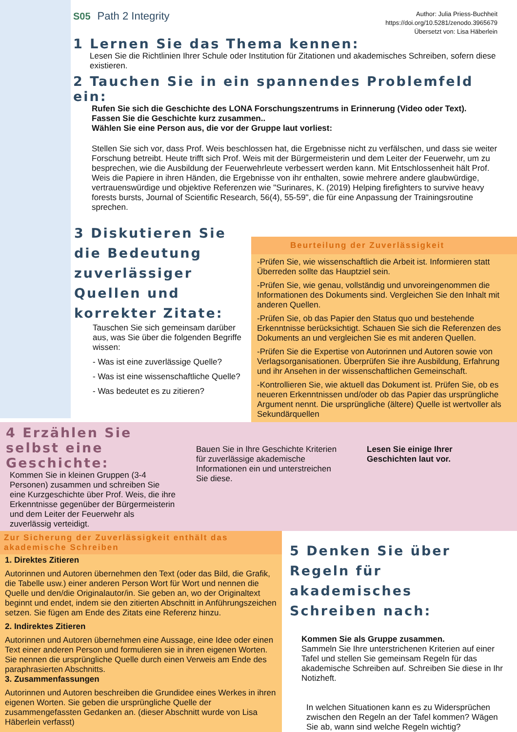S05 Path 2 Integrity
Author: Julia Priess-Buchheit
https://doi.org/10.5281/zenodo.3965679
Übersetzt von: Lisa Häberlein
1 Lernen Sie das Thema kennen:
Lesen Sie die Richtlinien Ihrer Schule oder Institution für Zitationen und akademisches Schreiben, sofern diese existieren.
2 Tauchen Sie in ein spannendes Problemfeld ein:
Rufen Sie sich die Geschichte des LONA Forschungszentrums in Erinnerung (Video oder Text).
Fassen Sie die Geschichte kurz zusammen..
Wählen Sie eine Person aus, die vor der Gruppe laut vorliest:
Stellen Sie sich vor, dass Prof. Weis beschlossen hat, die Ergebnisse nicht zu verfälschen, und dass sie weiter Forschung betreibt. Heute trifft sich Prof. Weis mit der Bürgermeisterin und dem Leiter der Feuerwehr, um zu besprechen, wie die Ausbildung der Feuerwehrleute verbessert werden kann. Mit Entschlossenheit hält Prof. Weis die Papiere in ihren Händen, die Ergebnisse von ihr enthalten, sowie mehrere andere glaubwürdige, vertrauenswürdige und objektive Referenzen wie "Surinares, K. (2019) Helping firefighters to survive heavy forests bursts, Journal of Scientific Research, 56(4), 55-59", die für eine Anpassung der Trainingsroutine sprechen.
3 Diskutieren Sie die Bedeutung zuverlässiger Quellen und korrekter Zitate:
Tauschen Sie sich gemeinsam darüber aus, was Sie über die folgenden Begriffe wissen:
- Was ist eine zuverlässige Quelle?
- Was ist eine wissenschaftliche Quelle?
- Was bedeutet es zu zitieren?
Beurteilung der Zuverlässigkeit
-Prüfen Sie, wie wissenschaftlich die Arbeit ist. Informieren statt Überreden sollte das Hauptziel sein.
-Prüfen Sie, wie genau, vollständig und unvoreingenommen die Informationen des Dokuments sind. Vergleichen Sie den Inhalt mit anderen Quellen.
-Prüfen Sie, ob das Papier den Status quo und bestehende Erkenntnisse berücksichtigt. Schauen Sie sich die Referenzen des Dokuments an und vergleichen Sie es mit anderen Quellen.
-Prüfen Sie die Expertise von Autorinnen und Autoren sowie von Verlagsorganisationen. Überprüfen Sie ihre Ausbildung, Erfahrung und ihr Ansehen in der wissenschaftlichen Gemeinschaft.
-Kontrollieren Sie, wie aktuell das Dokument ist. Prüfen Sie, ob es neueren Erkenntnissen und/oder ob das Papier das ursprüngliche Argument nennt. Die ursprüngliche (ältere) Quelle ist wertvoller als Sekundärquellen
4 Erzählen Sie selbst eine Geschichte:
Kommen Sie in kleinen Gruppen (3-4 Personen) zusammen und schreiben Sie eine Kurzgeschichte über Prof. Weis, die ihre Erkenntnisse gegenüber der Bürgermeisterin und dem Leiter der Feuerwehr als zuverlässig verteidigt.
Bauen Sie in Ihre Geschichte Kriterien für zuverlässige akademische Informationen ein und unterstreichen Sie diese.
Lesen Sie einige Ihrer Geschichten laut vor.
Zur Sicherung der Zuverlässigkeit enthält das akademische Schreiben
1. Direktes Zitieren
Autorinnen und Autoren übernehmen den Text (oder das Bild, die Grafik, die Tabelle usw.) einer anderen Person Wort für Wort und nennen die Quelle und den/die Originalautor/in. Sie geben an, wo der Originaltext beginnt und endet, indem sie den zitierten Abschnitt in Anführungszeichen setzen. Sie fügen am Ende des Zitats eine Referenz hinzu.
2. Indirektes Zitieren
Autorinnen und Autoren übernehmen eine Aussage, eine Idee oder einen Text einer anderen Person und formulieren sie in ihren eigenen Worten. Sie nennen die ursprüngliche Quelle durch einen Verweis am Ende des paraphrasierten Abschnitts.
3. Zusammenfassungen
Autorinnen und Autoren beschreiben die Grundidee eines Werkes in ihren eigenen Worten. Sie geben die ursprüngliche Quelle der zusammengefassten Gedanken an. (dieser Abschnitt wurde von Lisa Häberlein verfasst)
5 Denken Sie über Regeln für akademisches Schreiben nach:
Kommen Sie als Gruppe zusammen.
Sammeln Sie Ihre unterstrichenen Kriterien auf einer Tafel und stellen Sie gemeinsam Regeln für das akademische Schreiben auf. Schreiben Sie diese in Ihr Notizheft.
In welchen Situationen kann es zu Widersprüchen zwischen den Regeln an der Tafel kommen? Wägen Sie ab, wann sind welche Regeln wichtig?